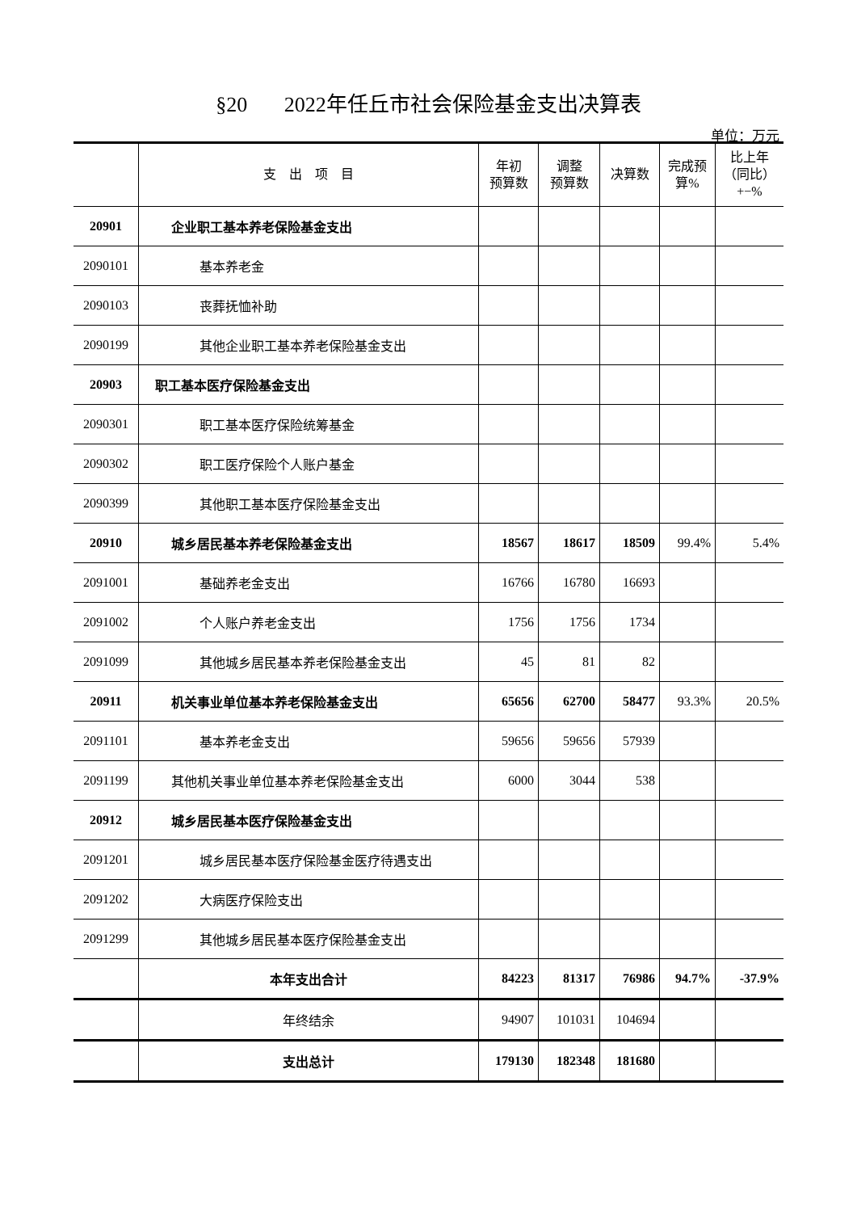§20 2022年任丘市社会保险基金支出决算表
单位：万元
| | 支 出 项 目 | 年初 预算数 | 调整 预算数 | 决算数 | 完成预 算% | 比上年 （同比） +−% |
| --- | --- | --- | --- | --- | --- | --- |
| 20901 | 企业职工基本养老保险基金支出 | | | | | |
| 2090101 | 基本养老金 | | | | | |
| 2090103 | 丧葬抚恤补助 | | | | | |
| 2090199 | 其他企业职工基本养老保险基金支出 | | | | | |
| 20903 | 职工基本医疗保险基金支出 | | | | | |
| 2090301 | 职工基本医疗保险统筹基金 | | | | | |
| 2090302 | 职工医疗保险个人账户基金 | | | | | |
| 2090399 | 其他职工基本医疗保险基金支出 | | | | | |
| 20910 | 城乡居民基本养老保险基金支出 | 18567 | 18617 | 18509 | 99.4% | 5.4% |
| 2091001 | 基础养老金支出 | 16766 | 16780 | 16693 | | |
| 2091002 | 个人账户养老金支出 | 1756 | 1756 | 1734 | | |
| 2091099 | 其他城乡居民基本养老保险基金支出 | 45 | 81 | 82 | | |
| 20911 | 机关事业单位基本养老保险基金支出 | 65656 | 62700 | 58477 | 93.3% | 20.5% |
| 2091101 | 基本养老金支出 | 59656 | 59656 | 57939 | | |
| 2091199 | 其他机关事业单位基本养老保险基金支出 | 6000 | 3044 | 538 | | |
| 20912 | 城乡居民基本医疗保险基金支出 | | | | | |
| 2091201 | 城乡居民基本医疗保险基金医疗待遇支出 | | | | | |
| 2091202 | 大病医疗保险支出 | | | | | |
| 2091299 | 其他城乡居民基本医疗保险基金支出 | | | | | |
| | 本年支出合计 | 84223 | 81317 | 76986 | 94.7% | -37.9% |
| | 年终结余 | 94907 | 101031 | 104694 | | |
| | 支出总计 | 179130 | 182348 | 181680 | | |